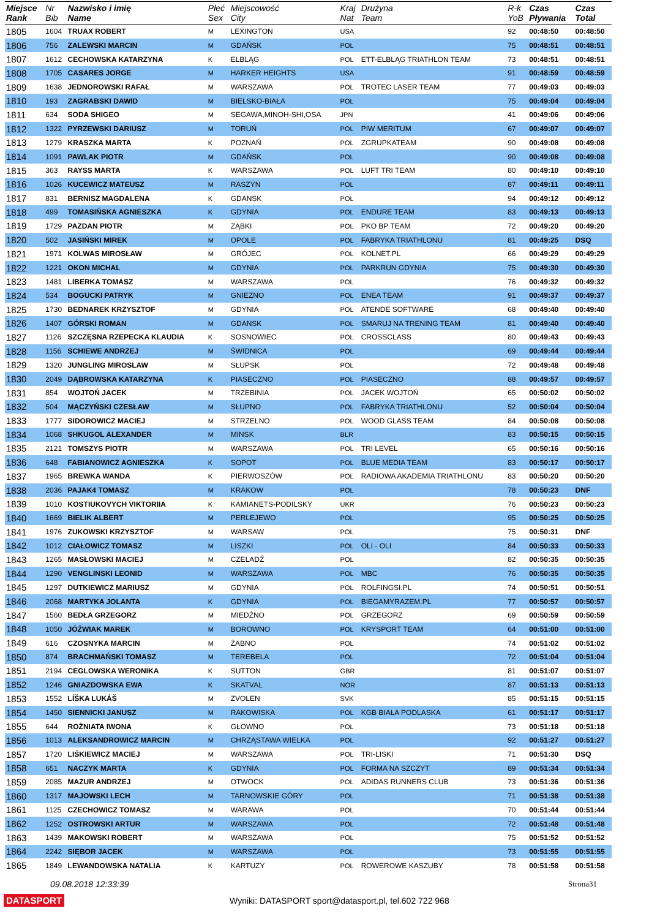| Miejsce Rank | Nr Bib | Nazwisko i imię Name | Płeć Sex | Miejscowość City | Kraj Nat | Drużyna Team | R-k YoB | Czas Pływania | Czas Total |
| --- | --- | --- | --- | --- | --- | --- | --- | --- | --- |
| 1805 | 1604 | TRUAX ROBERT | M | LEXINGTON | USA | | 92 | 00:48:50 | 00:48:50 |
| 1806 | 756 | ZALEWSKI MARCIN | M | GDAŃSK | POL | | 75 | 00:48:51 | 00:48:51 |
| 1807 | 1612 | CECHOWSKA KATARZYNA | K | ELBLĄG | POL | ETT-ELBLĄG TRIATHLON TEAM | 73 | 00:48:51 | 00:48:51 |
| 1808 | 1705 | CASARES JORGE | M | HARKER HEIGHTS | USA | | 91 | 00:48:59 | 00:48:59 |
| 1809 | 1638 | JEDNOROWSKI RAFAŁ | M | WARSZAWA | POL | TROTEC LASER TEAM | 77 | 00:49:03 | 00:49:03 |
| 1810 | 193 | ZAGRABSKI DAWID | M | BIELSKO-BIAŁA | POL | | 75 | 00:49:04 | 00:49:04 |
| 1811 | 634 | SODA SHIGEO | M | SEGAWA,MINOH-SHI,OSA | JPN | | 41 | 00:49:06 | 00:49:06 |
| 1812 | 1322 | PYRZEWSKI DARIUSZ | M | TORUŃ | POL | PIW MERITUM | 67 | 00:49:07 | 00:49:07 |
| 1813 | 1279 | KRASZKA MARTA | K | POZNAŃ | POL | ZGRUPKATEAM | 90 | 00:49:08 | 00:49:08 |
| 1814 | 1091 | PAWLAK PIOTR | M | GDAŃSK | POL | | 90 | 00:49:08 | 00:49:08 |
| 1815 | 363 | RAYSS MARTA | K | WARSZAWA | POL | LUFT TRI TEAM | 80 | 00:49:10 | 00:49:10 |
| 1816 | 1026 | KUCEWICZ MATEUSZ | M | RASZYN | POL | | 87 | 00:49:11 | 00:49:11 |
| 1817 | 831 | BERNISZ MAGDALENA | K | GDANSK | POL | | 94 | 00:49:12 | 00:49:12 |
| 1818 | 499 | TOMASIŃSKA AGNIESZKA | K | GDYNIA | POL | ENDURE TEAM | 83 | 00:49:13 | 00:49:13 |
| 1819 | 1729 | PAZDAN PIOTR | M | ZĄBKI | POL | PKO BP TEAM | 72 | 00:49:20 | 00:49:20 |
| 1820 | 502 | JASIŃSKI MIREK | M | OPOLE | POL | FABRYKA TRIATHLONU | 81 | 00:49:25 | DSQ |
| 1821 | 1971 | KOLWAS MIROSŁAW | M | GRÓJEC | POL | KOLNET.PL | 66 | 00:49:29 | 00:49:29 |
| 1822 | 1221 | OKON MICHAL | M | GDYNIA | POL | PARKRUN GDYNIA | 75 | 00:49:30 | 00:49:30 |
| 1823 | 1481 | LIBERKA TOMASZ | M | WARSZAWA | POL | | 76 | 00:49:32 | 00:49:32 |
| 1824 | 534 | BOGUCKI PATRYK | M | GNIEZNO | POL | ENEA TEAM | 91 | 00:49:37 | 00:49:37 |
| 1825 | 1730 | BEDNAREK KRZYSZTOF | M | GDYNIA | POL | ATENDE SOFTWARE | 68 | 00:49:40 | 00:49:40 |
| 1826 | 1407 | GÓRSKI ROMAN | M | GDANSK | POL | SMARUJ NA TRENING TEAM | 81 | 00:49:40 | 00:49:40 |
| 1827 | 1126 | SZCZĘSNA RZEPECKA KLAUDIA | K | SOSNOWIEC | POL | CROSSCLASS | 80 | 00:49:43 | 00:49:43 |
| 1828 | 1156 | SCHIEWE ANDRZEJ | M | ŚWIDNICA | POL | | 69 | 00:49:44 | 00:49:44 |
| 1829 | 1320 | JUNGLING MIROSLAW | M | SŁUPSK | POL | | 72 | 00:49:48 | 00:49:48 |
| 1830 | 2049 | DĄBROWSKA KATARZYNA | K | PIASECZNO | POL | PIASECZNO | 88 | 00:49:57 | 00:49:57 |
| 1831 | 854 | WOJTOŃ JACEK | M | TRZEBINIA | POL | JACEK WOJTOŃ | 65 | 00:50:02 | 00:50:02 |
| 1832 | 504 | MĄCZYŃSKI CZESŁAW | M | SŁUPNO | POL | FABRYKA TRIATHLONU | 52 | 00:50:04 | 00:50:04 |
| 1833 | 1777 | SIDOROWICZ MACIEJ | M | STRZELNO | POL | WOOD GLASS TEAM | 84 | 00:50:08 | 00:50:08 |
| 1834 | 1068 | SHKUGOL ALEXANDER | M | MINSK | BLR | | 83 | 00:50:15 | 00:50:15 |
| 1835 | 2121 | TOMSZYS PIOTR | M | WARSZAWA | POL | TRI LEVEL | 65 | 00:50:16 | 00:50:16 |
| 1836 | 648 | FABIANOWICZ AGNIESZKA | K | SOPOT | POL | BLUE MEDIA TEAM | 83 | 00:50:17 | 00:50:17 |
| 1837 | 1965 | BREWKA WANDA | K | PIERWOSZÓW | POL | RADIOWA AKADEMIA TRIATHLONU | 83 | 00:50:20 | 00:50:20 |
| 1838 | 2036 | PAJAK4 TOMASZ | M | KRAKOW | POL | | 78 | 00:50:23 | DNF |
| 1839 | 1010 | KOSTIUKOVYCH VIKTORIIA | K | KAMIANETS-PODILSKY | UKR | | 76 | 00:50:23 | 00:50:23 |
| 1840 | 1669 | BIELIK ALBERT | M | PERLEJEWO | POL | | 95 | 00:50:25 | 00:50:25 |
| 1841 | 1976 | ZUKOWSKI KRZYSZTOF | M | WARSAW | POL | | 75 | 00:50:31 | DNF |
| 1842 | 1012 | CIAŁOWICZ TOMASZ | M | LISZKI | POL | OLI - OLI | 84 | 00:50:33 | 00:50:33 |
| 1843 | 1265 | MASŁOWSKI MACIEJ | M | CZELADŹ | POL | | 82 | 00:50:35 | 00:50:35 |
| 1844 | 1290 | VENGLINSKI LEONID | M | WARSZAWA | POL | MBC | 76 | 00:50:35 | 00:50:35 |
| 1845 | 1297 | DUTKIEWICZ MARIUSZ | M | GDYNIA | POL | ROLFINGSI.PL | 74 | 00:50:51 | 00:50:51 |
| 1846 | 2068 | MARTYKA JOLANTA | K | GDYNIA | POL | BIEGAMYRAZEM.PL | 77 | 00:50:57 | 00:50:57 |
| 1847 | 1560 | BEDŁA GRZEGORZ | M | MIEDŹNO | POL | GRZEGORZ | 69 | 00:50:59 | 00:50:59 |
| 1848 | 1050 | JÓŹWIAK MAREK | M | BOROWNO | POL | KRYSPORT TEAM | 64 | 00:51:00 | 00:51:00 |
| 1849 | 616 | CZOSNYKA MARCIN | M | ŻABNO | POL | | 74 | 00:51:02 | 00:51:02 |
| 1850 | 874 | BRACHMAŃSKI TOMASZ | M | TEREBELA | POL | | 72 | 00:51:04 | 00:51:04 |
| 1851 | 2194 | CEGLOWSKA WERONIKA | K | SUTTON | GBR | | 81 | 00:51:07 | 00:51:07 |
| 1852 | 1246 | GNIAZDOWSKA EWA | K | SKATVAL | NOR | | 87 | 00:51:13 | 00:51:13 |
| 1853 | 1552 | LÍŠKA LUKÁŠ | M | ZVOLEN | SVK | | 85 | 00:51:15 | 00:51:15 |
| 1854 | 1450 | SIENNICKI JANUSZ | M | RAKOWISKA | POL | KGB BIAŁA PODLASKA | 61 | 00:51:17 | 00:51:17 |
| 1855 | 644 | ROŻNIATA IWONA | K | GŁOWNO | POL | | 73 | 00:51:18 | 00:51:18 |
| 1856 | 1013 | ALEKSANDROWICZ MARCIN | M | CHRZĄSTAWA WIELKA | POL | | 92 | 00:51:27 | 00:51:27 |
| 1857 | 1720 | LIŚKIEWICZ MACIEJ | M | WARSZAWA | POL | TRI-LISKI | 71 | 00:51:30 | DSQ |
| 1858 | 651 | NACZYK MARTA | K | GDYNIA | POL | FORMA NA SZCZYT | 89 | 00:51:34 | 00:51:34 |
| 1859 | 2085 | MAZUR ANDRZEJ | M | OTWOCK | POL | ADIDAS RUNNERS CLUB | 73 | 00:51:36 | 00:51:36 |
| 1860 | 1317 | MAJOWSKI LECH | M | TARNOWSKIE GÓRY | POL | | 71 | 00:51:38 | 00:51:38 |
| 1861 | 1125 | CZECHOWICZ TOMASZ | M | WARAWA | POL | | 70 | 00:51:44 | 00:51:44 |
| 1862 | 1252 | OSTROWSKI ARTUR | M | WARSZAWA | POL | | 72 | 00:51:48 | 00:51:48 |
| 1863 | 1439 | MAKOWSKI ROBERT | M | WARSZAWA | POL | | 75 | 00:51:52 | 00:51:52 |
| 1864 | 2242 | SIĘBOR JACEK | M | WARSZAWA | POL | | 73 | 00:51:55 | 00:51:55 |
| 1865 | 1849 | LEWANDOWSKA NATALIA | K | KARTUZY | POL | ROWEROWE KASZUBY | 78 | 00:51:58 | 00:51:58 |
09.08.2018 12:33:39 Strona31
DATASPORT Wyniki: DATASPORT sport@datasport.pl, tel.602 722 968